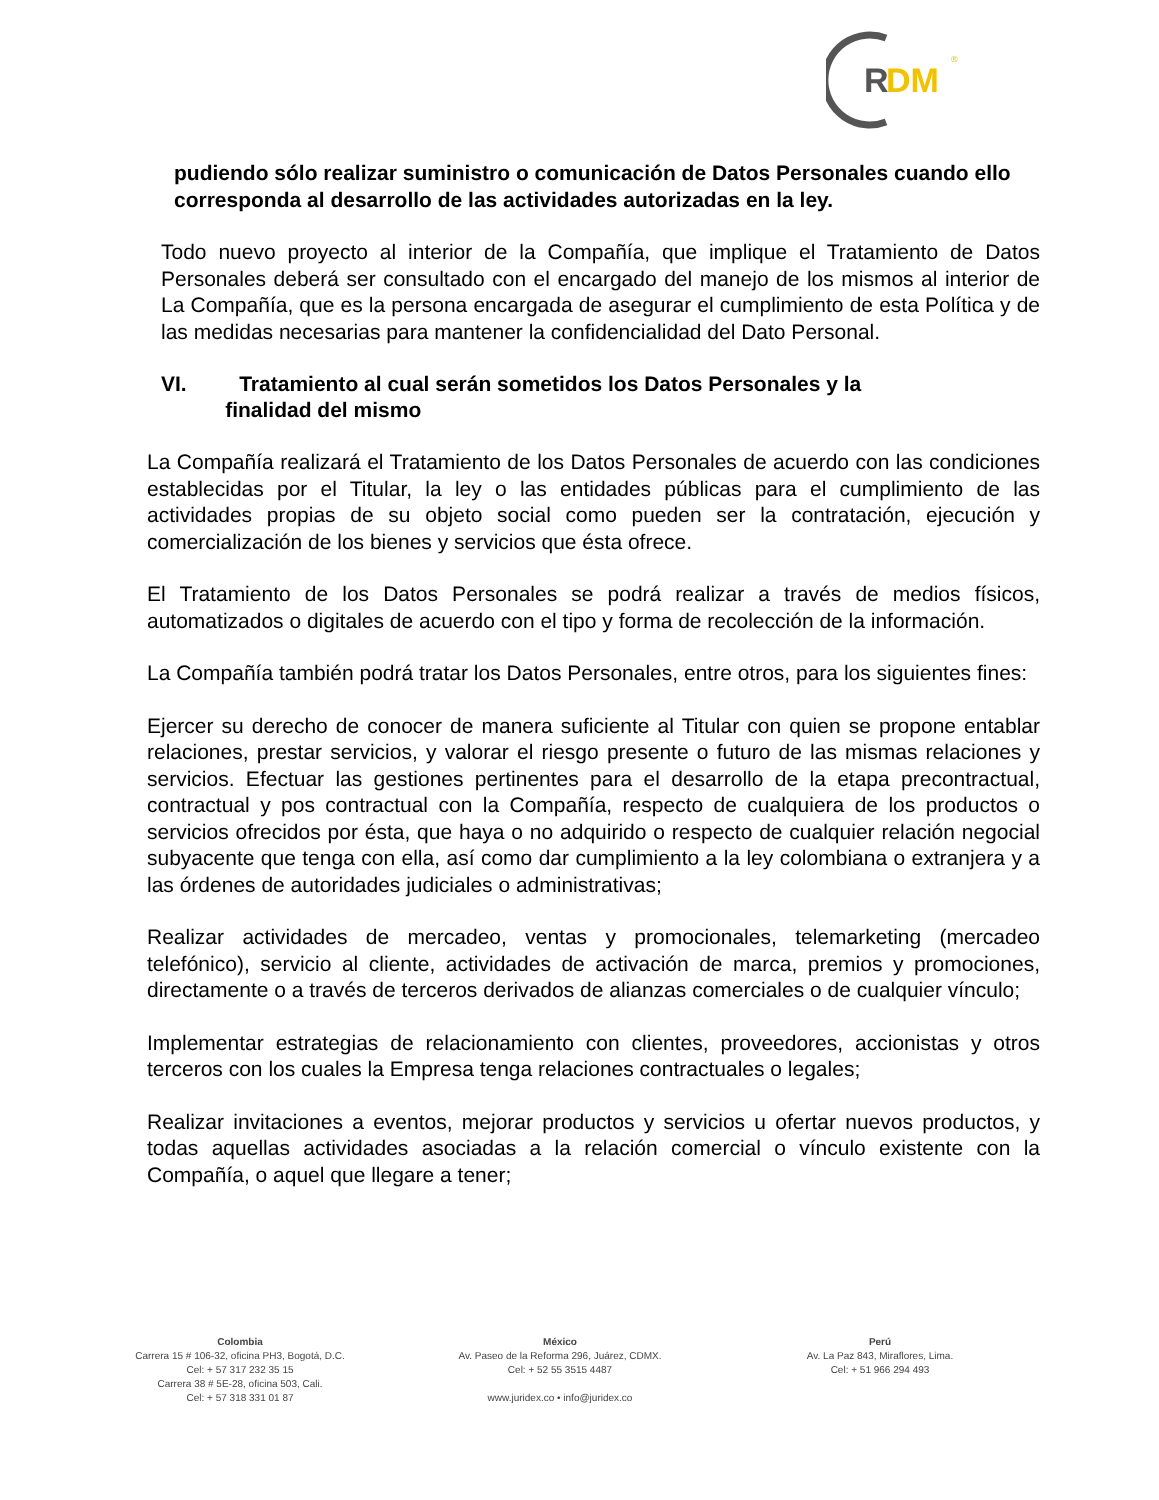R
DM
®
pudiendo sólo realizar suministro o comunicación de Datos Personales cuando ello corresponda al desarrollo de las actividades autorizadas en la ley.
Todo nuevo proyecto al interior de la Compañía, que implique el Tratamiento de Datos Personales deberá ser consultado con el encargado del manejo de los mismos al interior de La Compañía, que es la persona encargada de asegurar el cumplimiento de esta Política y de las medidas necesarias para mantener la confidencialidad del Dato Personal.
VI. Tratamiento al cual serán sometidos los Datos Personales y la
finalidad del mismo
La Compañía realizará el Tratamiento de los Datos Personales de acuerdo con las condiciones establecidas por el Titular, la ley o las entidades públicas para el cumplimiento de las actividades propias de su objeto social como pueden ser la contratación, ejecución y comercialización de los bienes y servicios que ésta ofrece.
El Tratamiento de los Datos Personales se podrá realizar a través de medios físicos, automatizados o digitales de acuerdo con el tipo y forma de recolección de la información.
La Compañía también podrá tratar los Datos Personales, entre otros, para los siguientes fines:
Ejercer su derecho de conocer de manera suficiente al Titular con quien se propone entablar relaciones, prestar servicios, y valorar el riesgo presente o futuro de las mismas relaciones y servicios. Efectuar las gestiones pertinentes para el desarrollo de la etapa precontractual, contractual y pos contractual con la Compañía, respecto de cualquiera de los productos o servicios ofrecidos por ésta, que haya o no adquirido o respecto de cualquier relación negocial subyacente que tenga con ella, así como dar cumplimiento a la ley colombiana o extranjera y a las órdenes de autoridades judiciales o administrativas;
Realizar actividades de mercadeo, ventas y promocionales, telemarketing (mercadeo telefónico), servicio al cliente, actividades de activación de marca, premios y promociones, directamente o a través de terceros derivados de alianzas comerciales o de cualquier vínculo;
Implementar estrategias de relacionamiento con clientes, proveedores, accionistas y otros terceros con los cuales la Empresa tenga relaciones contractuales o legales;
Realizar invitaciones a eventos, mejorar productos y servicios u ofertar nuevos productos, y todas aquellas actividades asociadas a la relación comercial o vínculo existente con la Compañía, o aquel que llegare a tener;
Colombia
Carrera 15 # 106-32, oficina PH3, Bogotá, D.C.
Cel: + 57 317 232 35 15
Carrera 38 # 5E-28, oficina 503, Cali.
Cel: + 57 318 331 01 87
México
Av. Paseo de la Reforma 296, Juárez, CDMX.
Cel: + 52 55 3515 4487
www.juridex.co • info@juridex.co
Perú
Av. La Paz 843, Miraflores, Lima.
Cel: + 51 966 294 493